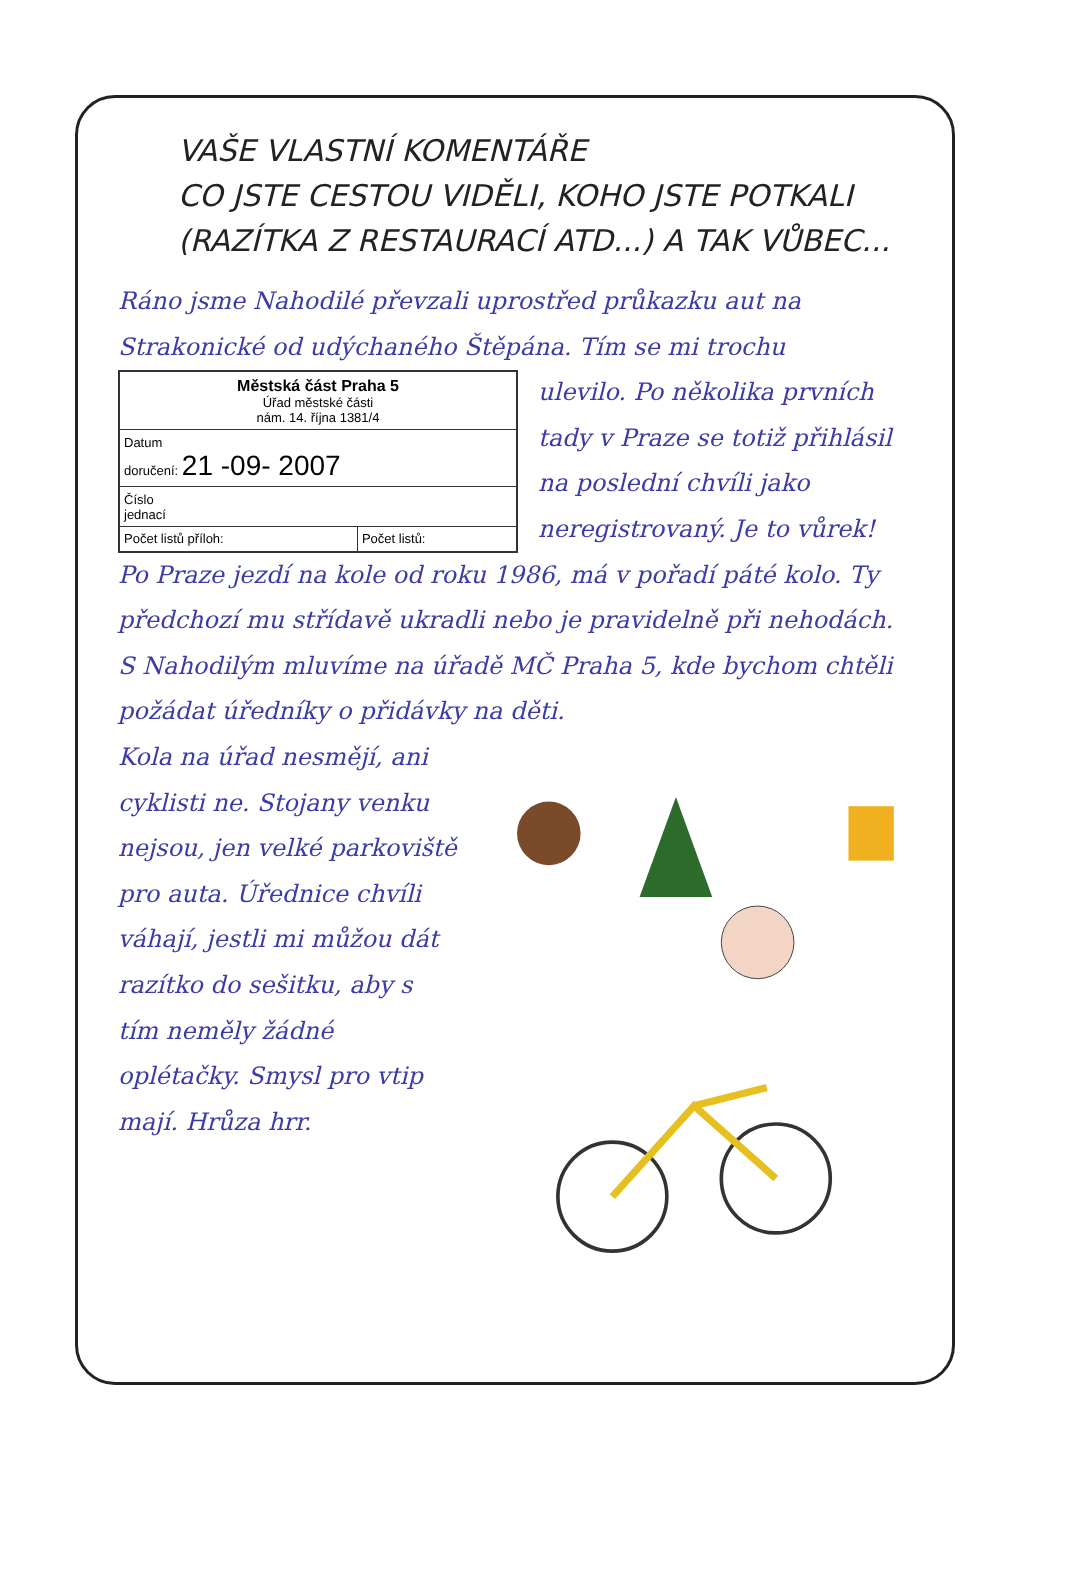VAŠE VLASTNÍ KOMENTÁŘE
CO JSTE CESTOU VIDĚLI, KOHO JSTE POTKALI
(RAZÍTKA Z RESTAURACÍ ATD...) A TAK VŮBEC...
Ráno jsme Nahodilé převzali uprostřed průkazku aut na Strakonické od udýchaného Štěpána. Tím se mi trochu
| Městská část Praha 5 Úřad městské části nám. 14. října 1381/4 | |
| Datum doručení: 21 -09- 2007 | |
| Číslo jednací | |
| Počet listů příloh: | Počet listů: |
ulevilo. Po několika prvních tady v Praze se totiž přihlásil na poslední chvíli jako neregistrovaný. Je to vůrek!
Po Praze jezdí na kole od roku 1986, má v pořadí páté kolo. Ty předchozí mu střídavě ukradli nebo je pravidelně při nehodách. S Nahodilým mluvíme na úřadě MČ Praha 5, kde bychom chtěli požádat úředníky o přidávky na děti.
Kola na úřad nesmějí, ani cyklisti ne. Stojany venku nejsou, jen velké parkoviště pro auta. Úřednice chvíli váhají, jestli mi můžou dát razítko do sešitku, aby s tím neměly žádné oplétačky. Smysl pro vtip mají. Hrůza hrr.